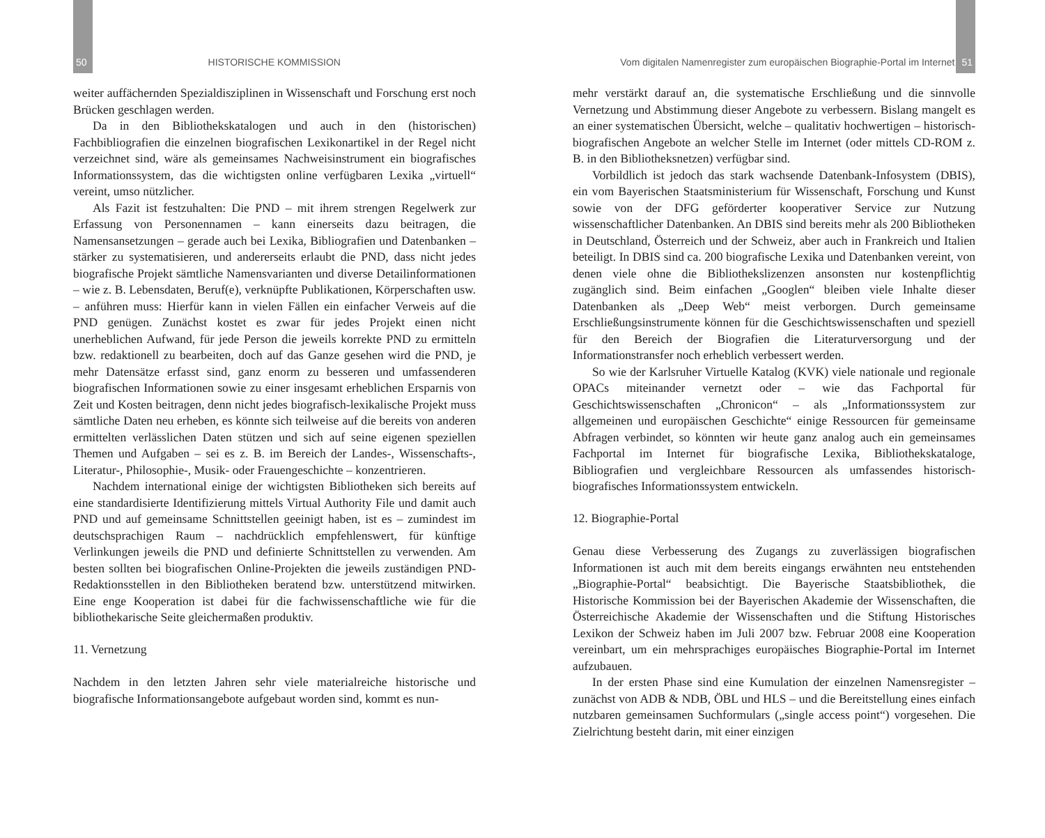50 HISTORISCHE KOMMISSION
weiter auffächernden Spezialdisziplinen in Wissenschaft und Forschung erst noch Brücken geschlagen werden.
Da in den Bibliothekskatalogen und auch in den (historischen) Fachbibliografien die einzelnen biografischen Lexikonartikel in der Regel nicht verzeichnet sind, wäre als gemeinsames Nachweisinstrument ein biografisches Informationssystem, das die wichtigsten online verfügbaren Lexika „virtuell“ vereint, umso nützlicher.
Als Fazit ist festzuhalten: Die PND – mit ihrem strengen Regelwerk zur Erfassung von Personennamen – kann einerseits dazu beitragen, die Namensansetzungen – gerade auch bei Lexika, Bibliografien und Datenbanken – stärker zu systematisieren, und andererseits erlaubt die PND, dass nicht jedes biografische Projekt sämtliche Namensvarianten und diverse Detailinformationen – wie z. B. Lebensdaten, Beruf(e), verknüpfte Publikationen, Körperschaften usw. – anführen muss: Hierfür kann in vielen Fällen ein einfacher Verweis auf die PND genügen. Zunächst kostet es zwar für jedes Projekt einen nicht unerheblichen Aufwand, für jede Person die jeweils korrekte PND zu ermitteln bzw. redaktionell zu bearbeiten, doch auf das Ganze gesehen wird die PND, je mehr Datensätze erfasst sind, ganz enorm zu besseren und umfassenderen biografischen Informationen sowie zu einer insgesamt erheblichen Ersparnis von Zeit und Kosten beitragen, denn nicht jedes biografisch-lexikalische Projekt muss sämtliche Daten neu erheben, es könnte sich teilweise auf die bereits von anderen ermittelten verlässlichen Daten stützen und sich auf seine eigenen speziellen Themen und Aufgaben – sei es z. B. im Bereich der Landes-, Wissenschafts-, Literatur-, Philosophie-, Musik- oder Frauengeschichte – konzentrieren.
Nachdem international einige der wichtigsten Bibliotheken sich bereits auf eine standardisierte Identifizierung mittels Virtual Authority File und damit auch PND und auf gemeinsame Schnittstellen geeinigt haben, ist es – zumindest im deutschsprachigen Raum – nachdrücklich empfehlenswert, für künftige Verlinkungen jeweils die PND und definierte Schnittstellen zu verwenden. Am besten sollten bei biografischen Online-Projekten die jeweils zuständigen PND-Redaktionsstellen in den Bibliotheken beratend bzw. unterstützend mitwirken. Eine enge Kooperation ist dabei für die fachwissenschaftliche wie für die bibliothekarische Seite gleichermaßen produktiv.
11. Vernetzung
Nachdem in den letzten Jahren sehr viele materialreiche historische und biografische Informationsangebote aufgebaut worden sind, kommt es nun-
Vom digitalen Namenregister zum europäischen Biographie-Portal im Internet 51
mehr verstärkt darauf an, die systematische Erschließung und die sinnvolle Vernetzung und Abstimmung dieser Angebote zu verbessern. Bislang mangelt es an einer systematischen Übersicht, welche – qualitativ hochwertigen – historisch-biografischen Angebote an welcher Stelle im Internet (oder mittels CD-ROM z. B. in den Bibliotheksnetzen) verfügbar sind.
Vorbildlich ist jedoch das stark wachsende Datenbank-Infosystem (DBIS), ein vom Bayerischen Staatsministerium für Wissenschaft, Forschung und Kunst sowie von der DFG geförderter kooperativer Service zur Nutzung wissenschaftlicher Datenbanken. An DBIS sind bereits mehr als 200 Bibliotheken in Deutschland, Österreich und der Schweiz, aber auch in Frankreich und Italien beteiligt. In DBIS sind ca. 200 biografische Lexika und Datenbanken vereint, von denen viele ohne die Bibliothekslizenzen ansonsten nur kostenpflichtig zugänglich sind. Beim einfachen „Googlen“ bleiben viele Inhalte dieser Datenbanken als „Deep Web“ meist verborgen. Durch gemeinsame Erschließungsinstrumente können für die Geschichtswissenschaften und speziell für den Bereich der Biografien die Literaturversorgung und der Informationstransfer noch erheblich verbessert werden.
So wie der Karlsruher Virtuelle Katalog (KVK) viele nationale und regionale OPACs miteinander vernetzt oder – wie das Fachportal für Geschichtswissenschaften „Chronicon“ – als „Informationssystem zur allgemeinen und europäischen Geschichte“ einige Ressourcen für gemeinsame Abfragen verbindet, so könnten wir heute ganz analog auch ein gemeinsames Fachportal im Internet für biografische Lexika, Bibliothekskataloge, Bibliografien und vergleichbare Ressourcen als umfassendes historisch-biografisches Informationssystem entwickeln.
12. Biographie-Portal
Genau diese Verbesserung des Zugangs zu zuverlässigen biografischen Informationen ist auch mit dem bereits eingangs erwähnten neu entstehenden „Biographie-Portal“ beabsichtigt. Die Bayerische Staatsbibliothek, die Historische Kommission bei der Bayerischen Akademie der Wissenschaften, die Österreichische Akademie der Wissenschaften und die Stiftung Historisches Lexikon der Schweiz haben im Juli 2007 bzw. Februar 2008 eine Kooperation vereinbart, um ein mehrsprachiges europäisches Biographie-Portal im Internet aufzubauen.
In der ersten Phase sind eine Kumulation der einzelnen Namensregister – zunächst von ADB & NDB, ÖBL und HLS – und die Bereitstellung eines einfach nutzbaren gemeinsamen Suchformulars („single access point“) vorgesehen. Die Zielrichtung besteht darin, mit einer einzigen